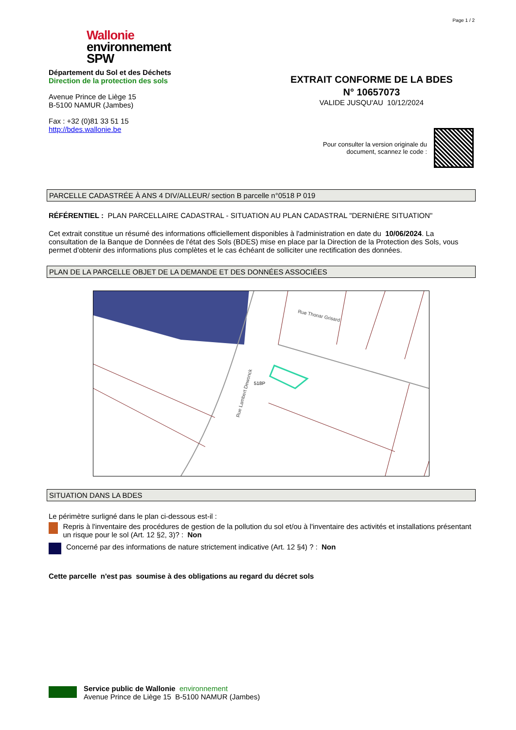Page 1 / 2
Wallonie
environnement
SPW
Département du Sol et des Déchets
Direction de la protection des sols
Avenue Prince de Liège 15
B-5100 NAMUR (Jambes)
Fax : +32 (0)81 33 51 15
http://bdes.wallonie.be
EXTRAIT CONFORME DE LA BDES
N° 10657073
VALIDE JUSQU'AU 10/12/2024
Pour consulter la version originale du
document, scannez le code :
PARCELLE CADASTRÉE À ANS 4 DIV/ALLEUR/ section B parcelle n°0518 P 019
RÉFÉRENTIEL : PLAN PARCELLAIRE CADASTRAL - SITUATION AU PLAN CADASTRAL "DERNIÈRE SITUATION"
Cet extrait constitue un résumé des informations officiellement disponibles à l'administration en date du 10/06/2024. La consultation de la Banque de Données de l'état des Sols (BDES) mise en place par la Direction de la Protection des Sols, vous permet d'obtenir des informations plus complètes et le cas échéant de solliciter une rectification des données.
PLAN DE LA PARCELLE OBJET DE LA DEMANDE ET DES DONNÉES ASSOCIÉES
Rue Thonar Grisard
Rue Lambert Dewonck
518P
SITUATION DANS LA BDES
Le périmètre surligné dans le plan ci-dessous est-il :
Repris à l'inventaire des procédures de gestion de la pollution du sol et/ou à l'inventaire des activités et installations présentant un risque pour le sol (Art. 12 §2, 3)? : Non
Concerné par des informations de nature strictement indicative (Art. 12 §4) ? : Non
Cette parcelle n'est pas soumise à des obligations au regard du décret sols
Service public de Wallonie environnement
Avenue Prince de Liège 15 B-5100 NAMUR (Jambes)